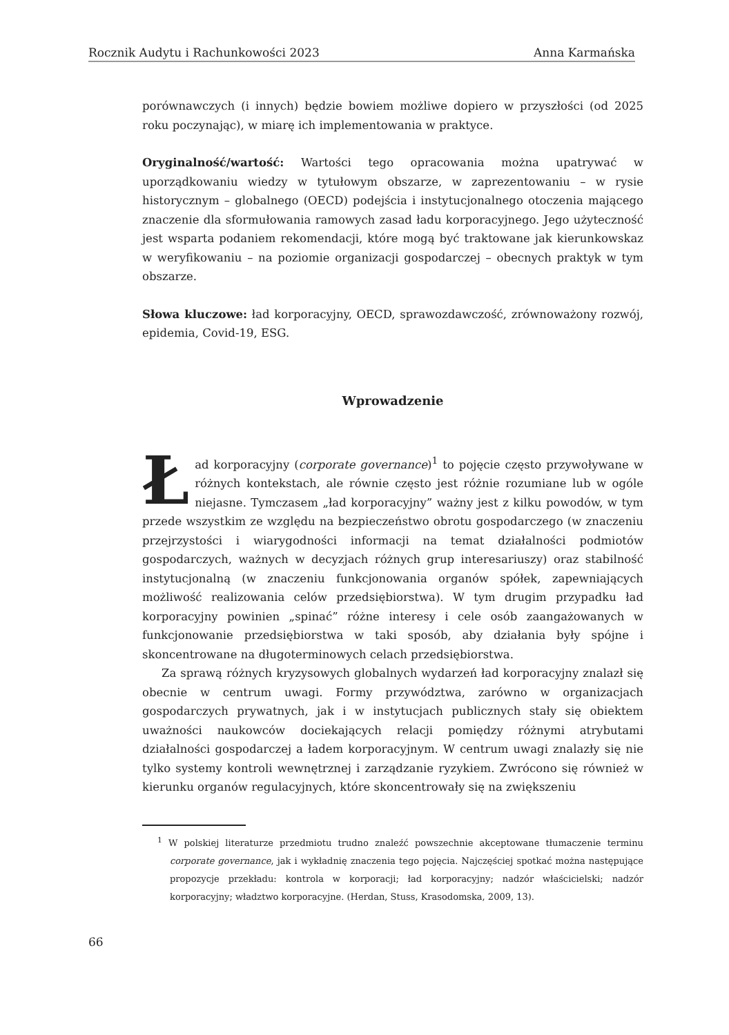Rocznik Audytu i Rachunkowości 2023 Anna Karmańska
porównawczych (i innych) będzie bowiem możliwe dopiero w przyszłości (od 2025 roku poczynając), w miarę ich implementowania w praktyce.
Oryginalność/wartość: Wartości tego opracowania można upatrywać w uporządkowaniu wiedzy w tytułowym obszarze, w zaprezentowaniu – w rysie historycznym – globalnego (OECD) podejścia i instytucjonalnego otoczenia mającego znaczenie dla sformułowania ramowych zasad ładu korporacyjnego. Jego użyteczność jest wsparta podaniem rekomendacji, które mogą być traktowane jak kierunkowskaz w weryfikowaniu – na poziomie organizacji gospodarczej – obecnych praktyk w tym obszarze.
Słowa kluczowe: ład korporacyjny, OECD, sprawozdawczość, zrównoważony rozwój, epidemia, Covid-19, ESG.
Wprowadzenie
Ład korporacyjny (corporate governance)<sup>1</sup> to pojęcie często przywoływane w różnych kontekstach, ale równie często jest różnie rozumiane lub w ogóle niejasne. Tymczasem „ład korporacyjny” ważny jest z kilku powodów, w tym przede wszystkim ze względu na bezpieczeństwo obrotu gospodarczego (w znaczeniu przejrzystości i wiarygodności informacji na temat działalności podmiotów gospodarczych, ważnych w decyzjach różnych grup interesariuszy) oraz stabilność instytucjonalną (w znaczeniu funkcjonowania organów spółek, zapewniających możliwość realizowania celów przedsiębiorstwa). W tym drugim przypadku ład korporacyjny powinien „spinać” różne interesy i cele osób zaangażowanych w funkcjonowanie przedsiębiorstwa w taki sposób, aby działania były spójne i skoncentrowane na długoterminowych celach przedsiębiorstwa.
Za sprawą różnych kryzysowych globalnych wydarzeń ład korporacyjny znalazł się obecnie w centrum uwagi. Formy przywództwa, zarówno w organizacjach gospodarczych prywatnych, jak i w instytucjach publicznych stały się obiektem uważności naukowców dociekających relacji pomiędzy różnymi atrybutami działalności gospodarczej a ładem korporacyjnym. W centrum uwagi znalazły się nie tylko systemy kontroli wewnętrznej i zarządzanie ryzykiem. Zwrócono się również w kierunku organów regulacyjnych, które skoncentrowały się na zwiększeniu
<sup>1</sup> W polskiej literaturze przedmiotu trudno znaleźć powszechnie akceptowane tłumaczenie terminu corporate governance, jak i wykładnię znaczenia tego pojęcia. Najczęściej spotkać można następujące propozycje przekładu: kontrola w korporacji; ład korporacyjny; nadzór właścicielski; nadzór korporacyjny; władztwo korporacyjne. (Herdan, Stuss, Krasodomska, 2009, 13).
66